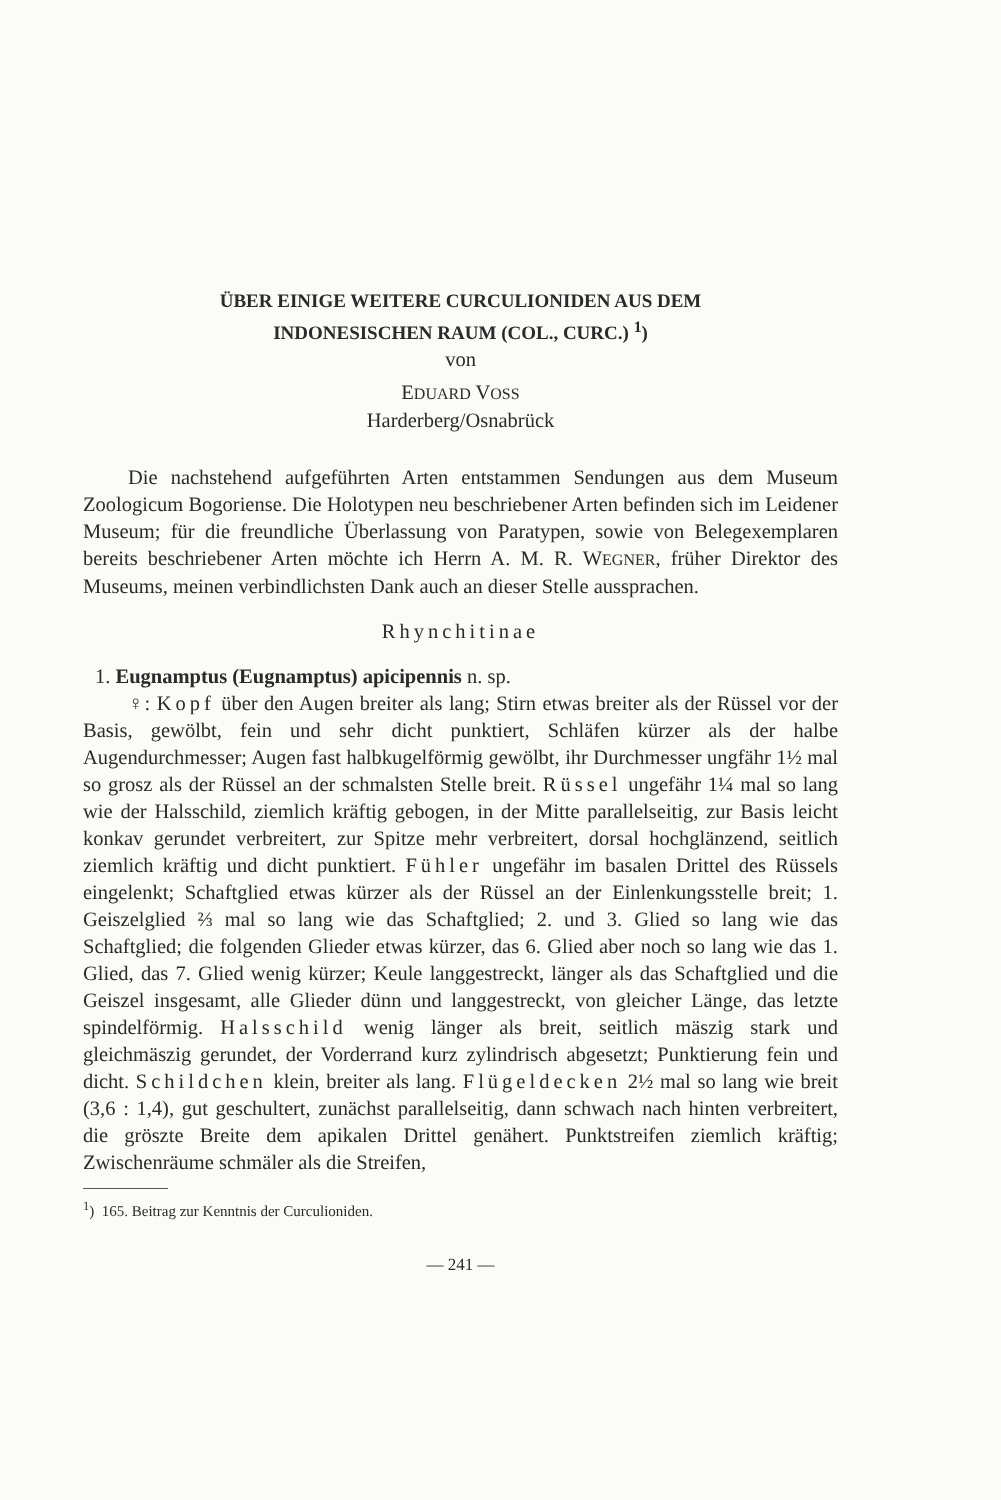ÜBER EINIGE WEITERE CURCULIONIDEN AUS DEM
INDONESISCHEN RAUM (COL., CURC.) <sup>1</sup>)
von
EDUARD VOSS
Harderberg/Osnabrück
Die nachstehend aufgeführten Arten entstammen Sendungen aus dem Museum Zoologicum Bogoriense. Die Holotypen neu beschriebener Arten befinden sich im Leidener Museum; für die freundliche Überlassung von Paratypen, sowie von Belegexemplaren bereits beschriebener Arten möchte ich Herrn A. M. R. WEGNER, früher Direktor des Museums, meinen verbindlichsten Dank auch an dieser Stelle aussprachen.
Rhynchitinae
1. Eugnamptus (Eugnamptus) apicipennis n. sp.
♀: Kopf über den Augen breiter als lang; Stirn etwas breiter als der Rüssel vor der Basis, gewölbt, fein und sehr dicht punktiert, Schläfen kürzer als der halbe Augendurchmesser; Augen fast halbkugelförmig gewölbt, ihr Durchmesser ungfähr 1½ mal so grosz als der Rüssel an der schmalsten Stelle breit. Rüssel ungefähr 1¼ mal so lang wie der Halsschild, ziemlich kräftig gebogen, in der Mitte parallelseitig, zur Basis leicht konkav gerundet verbreitert, zur Spitze mehr verbreitert, dorsal hochglänzend, seitlich ziemlich kräftig und dicht punktiert. Fühler ungefähr im basalen Drittel des Rüssels eingelenkt; Schaftglied etwas kürzer als der Rüssel an der Einlenkungsstelle breit; 1. Geiszelglied ⅔ mal so lang wie das Schaftglied; 2. und 3. Glied so lang wie das Schaftglied; die folgenden Glieder etwas kürzer, das 6. Glied aber noch so lang wie das 1. Glied, das 7. Glied wenig kürzer; Keule langgestreckt, länger als das Schaftglied und die Geiszel insgesamt, alle Glieder dünn und langgestreckt, von gleicher Länge, das letzte spindelförmig. Halsschild wenig länger als breit, seitlich mäszig stark und gleichmäszig gerundet, der Vorderrand kurz zylindrisch abgesetzt; Punktierung fein und dicht. Schildchen klein, breiter als lang. Flügeldecken 2½ mal so lang wie breit (3,6 : 1,4), gut geschultert, zunächst parallelseitig, dann schwach nach hinten verbreitert, die gröszte Breite dem apikalen Drittel genähert. Punktstreifen ziemlich kräftig; Zwischenräume schmäler als die Streifen,
<sup>1</sup>) 165. Beitrag zur Kenntnis der Curculioniden.
— 241 —